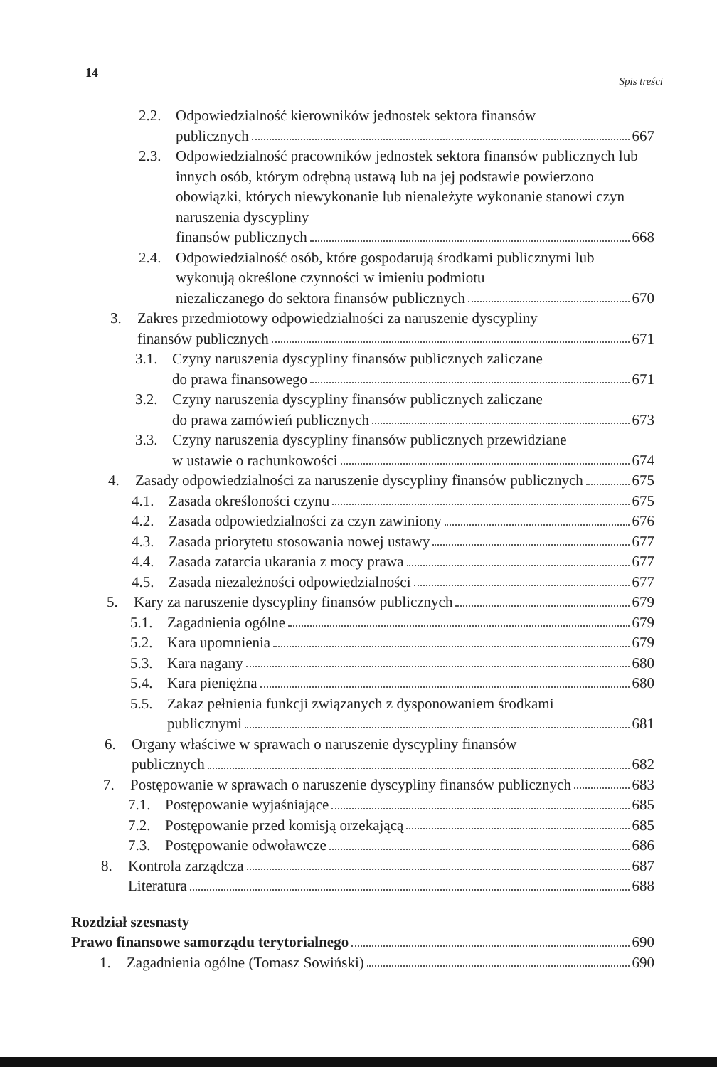14 Spis treści
2.2. Odpowiedzialność kierowników jednostek sektora finansów
publicznych 667
2.3. Odpowiedzialność pracowników jednostek sektora finansów publicznych lub innych osób, którym odrębną ustawą lub na jej podstawie powierzono obowiązki, których niewykonanie lub nienależyte wykonanie stanowi czyn naruszenia dyscypliny
finansów publicznych 668
2.4. Odpowiedzialność osób, które gospodarują środkami publicznymi lub wykonują określone czynności w imieniu podmiotu
niezaliczanego do sektora finansów publicznych 670
3. Zakres przedmiotowy odpowiedzialności za naruszenie dyscypliny
finansów publicznych 671
3.1. Czyny naruszenia dyscypliny finansów publicznych zaliczane
do prawa finansowego 671
3.2. Czyny naruszenia dyscypliny finansów publicznych zaliczane
do prawa zamówień publicznych 673
3.3. Czyny naruszenia dyscypliny finansów publicznych przewidziane
w ustawie o rachunkowości 674
4. Zasady odpowiedzialności za naruszenie dyscypliny finansów publicznych 675
4.1. Zasada określoności czynu 675
4.2. Zasada odpowiedzialności za czyn zawiniony 676
4.3. Zasada priorytetu stosowania nowej ustawy 677
4.4. Zasada zatarcia ukarania z mocy prawa 677
4.5. Zasada niezależności odpowiedzialności 677
5. Kary za naruszenie dyscypliny finansów publicznych 679
5.1. Zagadnienia ogólne 679
5.2. Kara upomnienia 679
5.3. Kara nagany 680
5.4. Kara pieniężna 680
5.5. Zakaz pełnienia funkcji związanych z dysponowaniem środkami
publicznymi 681
6. Organy właściwe w sprawach o naruszenie dyscypliny finansów
publicznych 682
7. Postępowanie w sprawach o naruszenie dyscypliny finansów publicznych 683
7.1. Postępowanie wyjaśniające 685
7.2. Postępowanie przed komisją orzekającą 685
7.3. Postępowanie odwoławcze 686
8. Kontrola zarządcza 687
Literatura 688
Rozdział szesnasty
Prawo finansowe samorządu terytorialnego 690
1. Zagadnienia ogólne (Tomasz Sowiński) 690